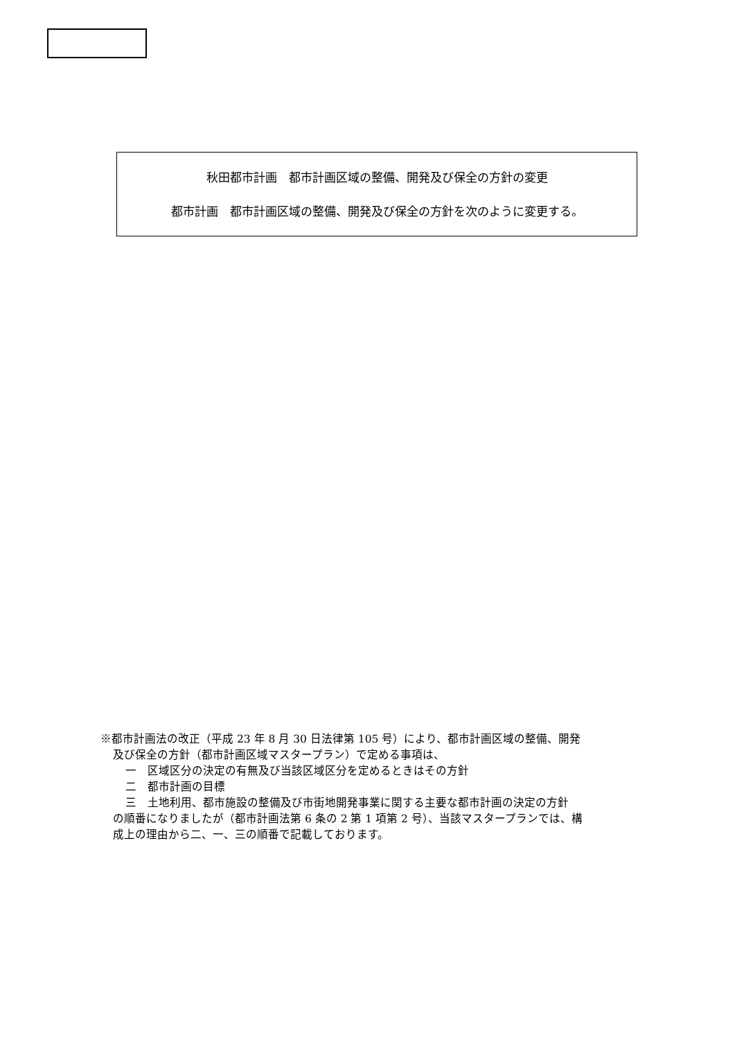秋田都市計画　都市計画区域の整備、開発及び保全の方針の変更
都市計画　都市計画区域の整備、開発及び保全の方針を次のように変更する。
※都市計画法の改正（平成 23 年 8 月 30 日法律第 105 号）により、都市計画区域の整備、開発
及び保全の方針（都市計画区域マスタープラン）で定める事項は、
一　区域区分の決定の有無及び当該区域区分を定めるときはその方針
二　都市計画の目標
三　土地利用、都市施設の整備及び市街地開発事業に関する主要な都市計画の決定の方針
の順番になりましたが（都市計画法第 6 条の 2 第 1 項第 2 号）、当該マスタープランでは、構
成上の理由から二、一、三の順番で記載しております。